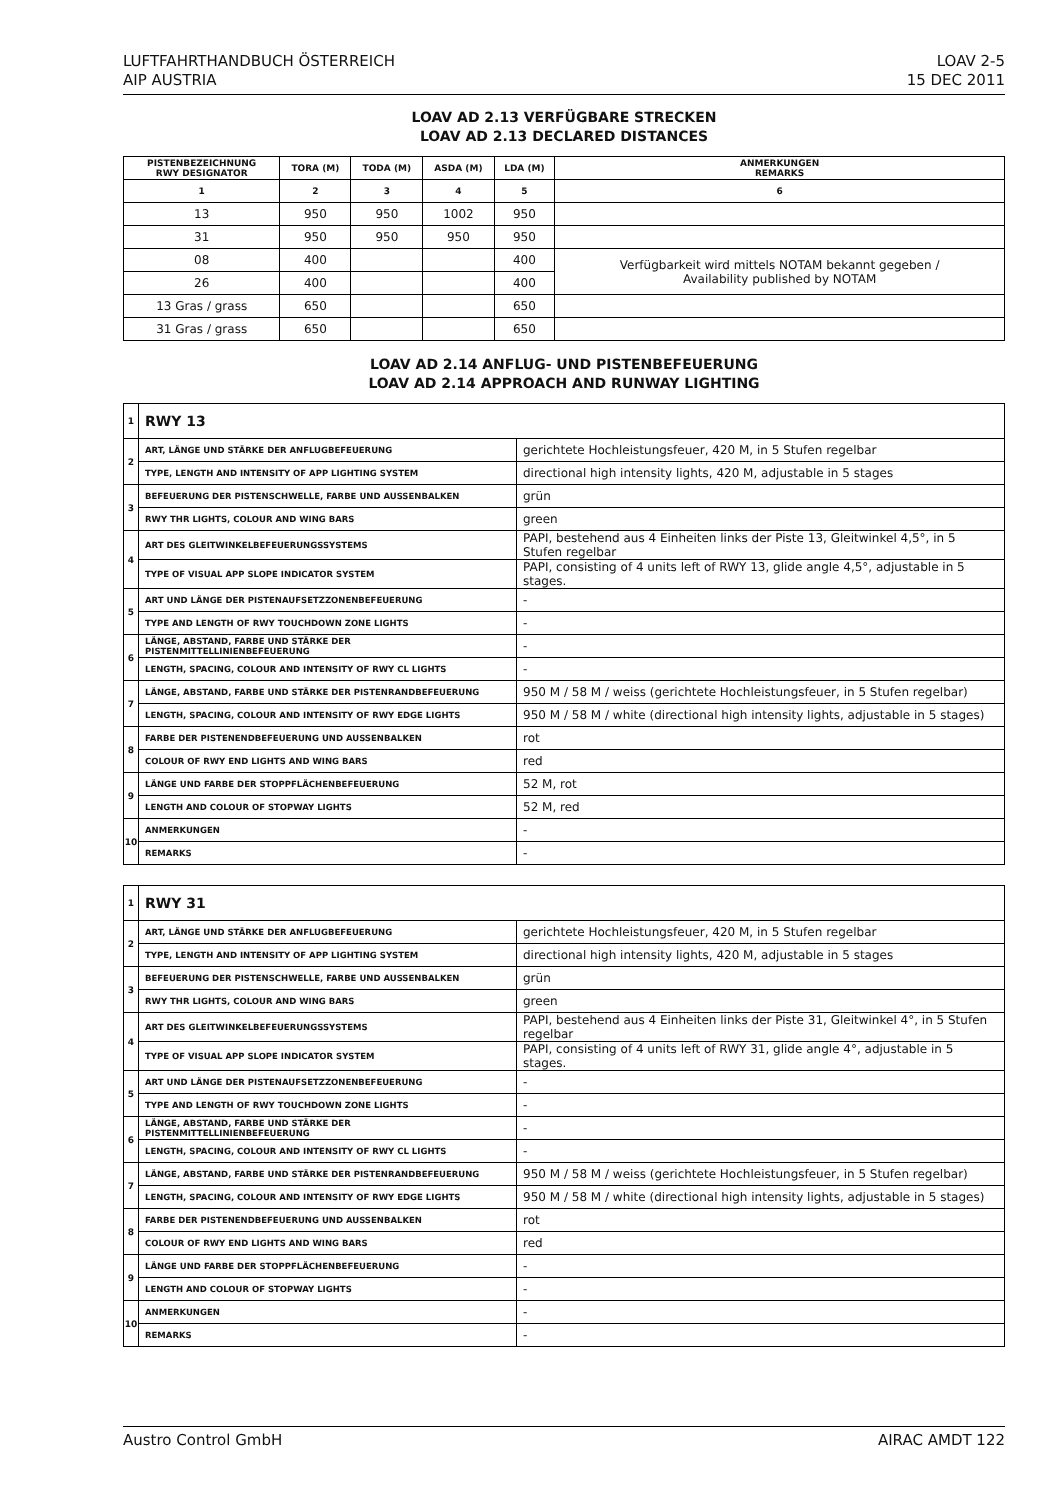LUFTFAHRTHANDBUCH ÖSTERREICH
AIP AUSTRIA
LOAV 2-5
15 DEC 2011
LOAV AD 2.13 VERFÜGBARE STRECKEN
LOAV AD 2.13 DECLARED DISTANCES
| PISTENBEZEICHNUNG RWY DESIGNATOR | TORA (M) | TODA (M) | ASDA (M) | LDA (M) | ANMERKUNGEN REMARKS |
| --- | --- | --- | --- | --- | --- |
| 1 | 2 | 3 | 4 | 5 | 6 |
| 13 | 950 | 950 | 1002 | 950 | |
| 31 | 950 | 950 | 950 | 950 | |
| 08 | 400 | | | 400 | Verfügbarkeit wird mittels NOTAM bekannt gegeben / Availability published by NOTAM |
| 26 | 400 | | | 400 | |
| 13 Gras / grass | 650 | | | 650 | |
| 31 Gras / grass | 650 | | | 650 | |
LOAV AD 2.14 ANFLUG- UND PISTENBEFEUERUNG
LOAV AD 2.14 APPROACH AND RUNWAY LIGHTING
| 1 | RWY 13 | |
| 2 | ART, LÄNGE UND STÄRKE DER ANFLUGBEFEUERUNG | gerichtete Hochleistungsfeuer, 420 M, in 5 Stufen regelbar |
| | TYPE, LENGTH AND INTENSITY OF APP LIGHTING SYSTEM | directional high intensity lights, 420 M, adjustable in 5 stages |
| 3 | BEFEUERUNG DER PISTENSCHWELLE, FARBE UND AUSSENBALKEN | grün |
| | RWY THR LIGHTS, COLOUR AND WING BARS | green |
| 4 | ART DES GLEITWINKELBEFEUERUNGSSYSTEMS | PAPI, bestehend aus 4 Einheiten links der Piste 13, Gleitwinkel 4,5°, in 5 Stufen regelbar |
| | TYPE OF VISUAL APP SLOPE INDICATOR SYSTEM | PAPI, consisting of 4 units left of RWY 13, glide angle 4,5°, adjustable in 5 stages. |
| 5 | ART UND LÄNGE DER PISTENAUFSETZZONENBEFEUERUNG | - |
| | TYPE AND LENGTH OF RWY TOUCHDOWN ZONE LIGHTS | - |
| 6 | LÄNGE, ABSTAND, FARBE UND STÄRKE DER PISTENMITTELLINIENBEFEUERUNG | - |
| | LENGTH, SPACING, COLOUR AND INTENSITY OF RWY CL LIGHTS | - |
| 7 | LÄNGE, ABSTAND, FARBE UND STÄRKE DER PISTENRANDBEFEUERUNG | 950 M / 58 M / weiss (gerichtete Hochleistungsfeuer, in 5 Stufen regelbar) |
| | LENGTH, SPACING, COLOUR AND INTENSITY OF RWY EDGE LIGHTS | 950 M / 58 M / white (directional high intensity lights, adjustable in 5 stages) |
| 8 | FARBE DER PISTENENDBEFEUERUNG UND AUSSENBALKEN | rot |
| | COLOUR OF RWY END LIGHTS AND WING BARS | red |
| 9 | LÄNGE UND FARBE DER STOPPFLÄCHENBEFEUERUNG | 52 M, rot |
| | LENGTH AND COLOUR OF STOPWAY LIGHTS | 52 M, red |
| 10 | ANMERKUNGEN | - |
| | REMARKS | - |
| 1 | RWY 31 | |
| 2 | ART, LÄNGE UND STÄRKE DER ANFLUGBEFEUERUNG | gerichtete Hochleistungsfeuer, 420 M, in 5 Stufen regelbar |
| | TYPE, LENGTH AND INTENSITY OF APP LIGHTING SYSTEM | directional high intensity lights, 420 M, adjustable in 5 stages |
| 3 | BEFEUERUNG DER PISTENSCHWELLE, FARBE UND AUSSENBALKEN | grün |
| | RWY THR LIGHTS, COLOUR AND WING BARS | green |
| 4 | ART DES GLEITWINKELBEFEUERUNGSSYSTEMS | PAPI, bestehend aus 4 Einheiten links der Piste 31, Gleitwinkel 4°, in 5 Stufen regelbar |
| | TYPE OF VISUAL APP SLOPE INDICATOR SYSTEM | PAPI, consisting of 4 units left of RWY 31, glide angle 4°, adjustable in 5 stages. |
| 5 | ART UND LÄNGE DER PISTENAUFSETZZONENBEFEUERUNG | - |
| | TYPE AND LENGTH OF RWY TOUCHDOWN ZONE LIGHTS | - |
| 6 | LÄNGE, ABSTAND, FARBE UND STÄRKE DER PISTENMITTELLINIENBEFEUERUNG | - |
| | LENGTH, SPACING, COLOUR AND INTENSITY OF RWY CL LIGHTS | - |
| 7 | LÄNGE, ABSTAND, FARBE UND STÄRKE DER PISTENRANDBEFEUERUNG | 950 M / 58 M / weiss (gerichtete Hochleistungsfeuer, in 5 Stufen regelbar) |
| | LENGTH, SPACING, COLOUR AND INTENSITY OF RWY EDGE LIGHTS | 950 M / 58 M / white (directional high intensity lights, adjustable in 5 stages) |
| 8 | FARBE DER PISTENENDBEFEUERUNG UND AUSSENBALKEN | rot |
| | COLOUR OF RWY END LIGHTS AND WING BARS | red |
| 9 | LÄNGE UND FARBE DER STOPPFLÄCHENBEFEUERUNG | - |
| | LENGTH AND COLOUR OF STOPWAY LIGHTS | - |
| 10 | ANMERKUNGEN | - |
| | REMARKS | - |
Austro Control GmbH AIRAC AMDT 122